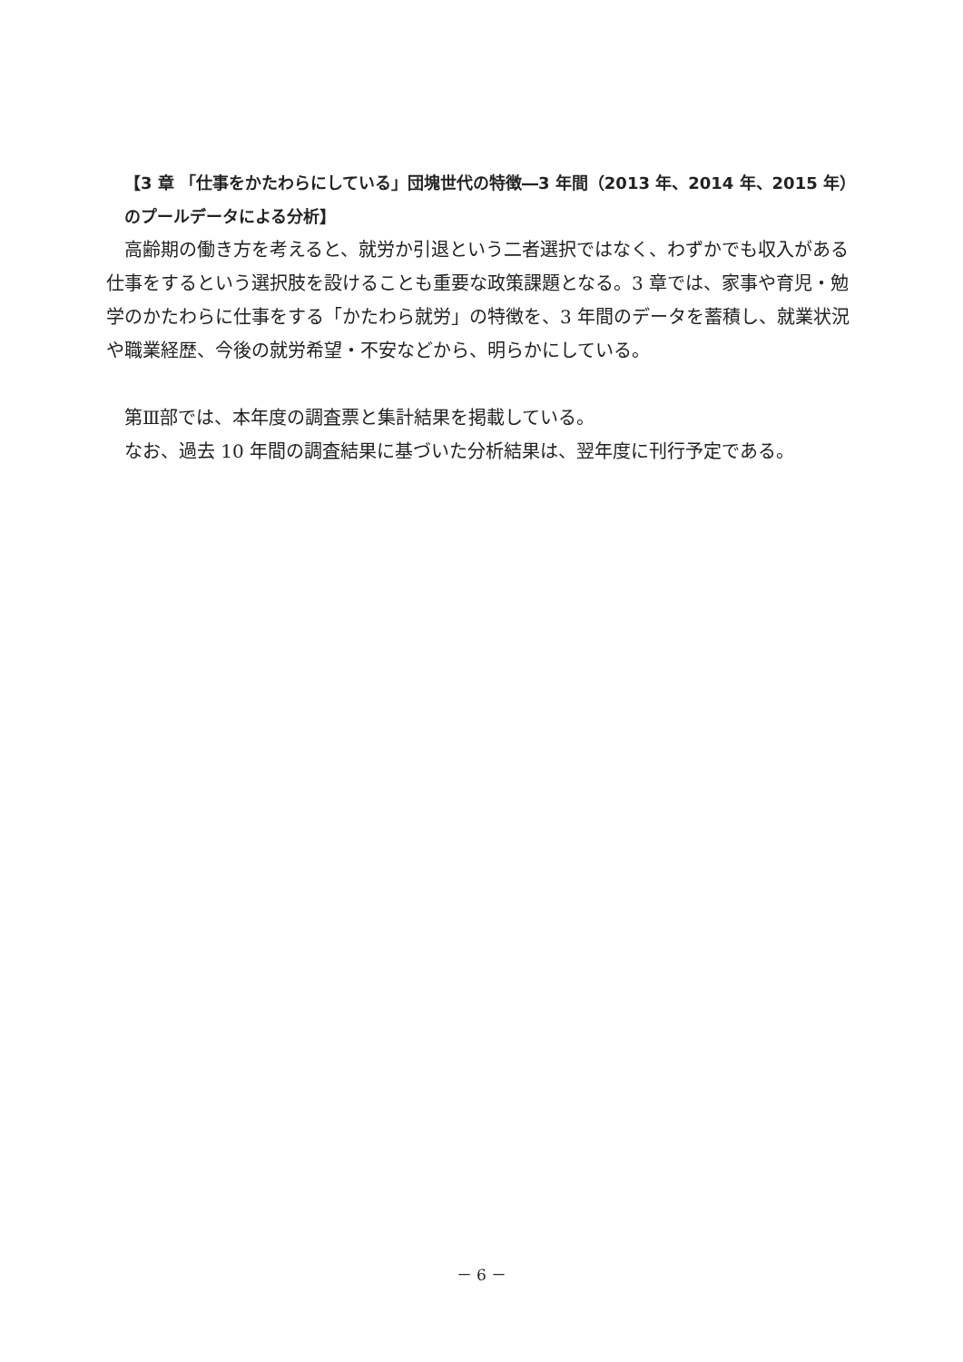【3 章 「仕事をかたわらにしている」団塊世代の特徴―3 年間（2013 年、2014 年、2015 年）のプールデータによる分析】
高齢期の働き方を考えると、就労か引退という二者選択ではなく、わずかでも収入がある仕事をするという選択肢を設けることも重要な政策課題となる。3 章では、家事や育児・勉学のかたわらに仕事をする「かたわら就労」の特徴を、3 年間のデータを蓄積し、就業状況や職業経歴、今後の就労希望・不安などから、明らかにしている。
第Ⅲ部では、本年度の調査票と集計結果を掲載している。
なお、過去 10 年間の調査結果に基づいた分析結果は、翌年度に刊行予定である。
－ 6 －